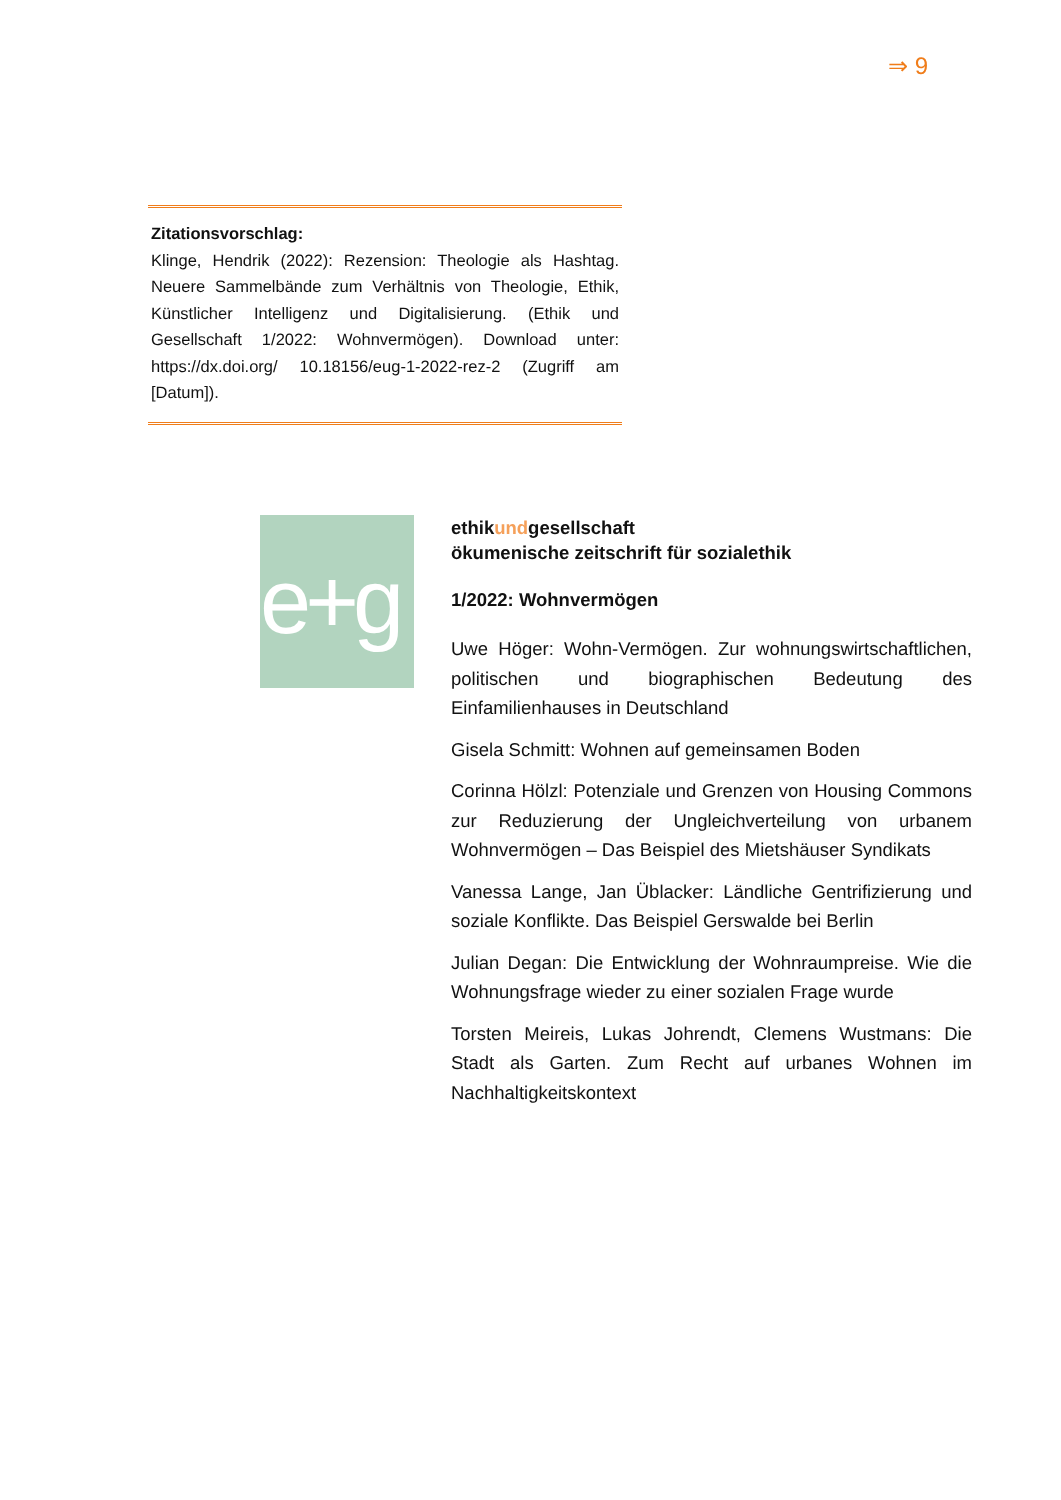⇒ 9
Zitationsvorschlag:
Klinge, Hendrik (2022): Rezension: Theologie als Hashtag. Neuere Sammelbände zum Verhältnis von Theologie, Ethik, Künstlicher Intelligenz und Digitalisierung. (Ethik und Gesellschaft 1/2022: Wohnvermögen). Download unter: https://dx.doi.org/ 10.18156/eug-1-2022-rez-2 (Zugriff am [Datum]).
e+g
ethikundgesellschaft
ökumenische zeitschrift für sozialethik
1/2022: Wohnvermögen
Uwe Höger: Wohn-Vermögen. Zur wohnungswirtschaftlichen, politischen und biographischen Bedeutung des Einfamilienhauses in Deutschland
Gisela Schmitt: Wohnen auf gemeinsamen Boden
Corinna Hölzl: Potenziale und Grenzen von Housing Commons zur Reduzierung der Ungleichverteilung von urbanem Wohnvermögen – Das Beispiel des Mietshäuser Syndikats
Vanessa Lange, Jan Üblacker: Ländliche Gentrifizierung und soziale Konflikte. Das Beispiel Gerswalde bei Berlin
Julian Degan: Die Entwicklung der Wohnraumpreise. Wie die Wohnungsfrage wieder zu einer sozialen Frage wurde
Torsten Meireis, Lukas Johrendt, Clemens Wustmans: Die Stadt als Garten. Zum Recht auf urbanes Wohnen im Nachhaltigkeitskontext